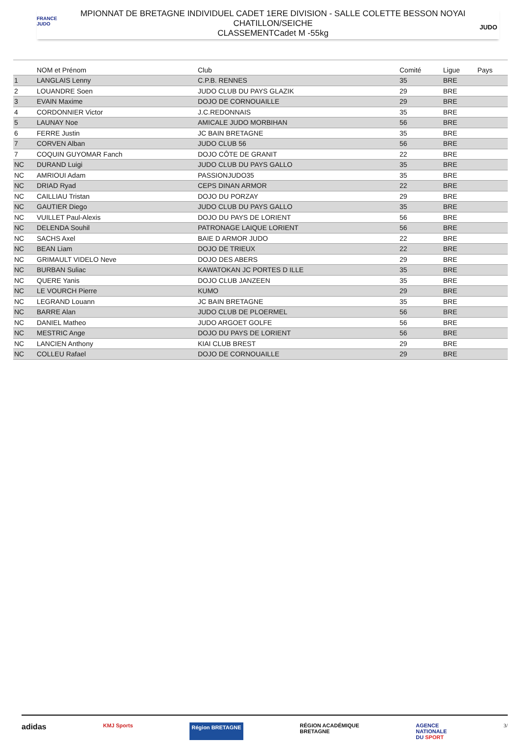FRANCE
JUDO
MPIONNAT DE BRETAGNE INDIVIDUEL CADET 1ERE DIVISION - SALLE COLETTE BESSON NOYAI
CHATILLON/SEICHE
CLASSEMENTCadet M -55kg
JUDO
| | NOM et Prénom | Club | Comité | Ligue | Pays |
| --- | --- | --- | --- | --- | --- |
| 1 | LANGLAIS Lenny | C.P.B. RENNES | 35 | BRE | |
| 2 | LOUANDRE Soen | JUDO CLUB DU PAYS GLAZIK | 29 | BRE | |
| 3 | EVAIN Maxime | DOJO DE CORNOUAILLE | 29 | BRE | |
| 4 | CORDONNIER Victor | J.C.REDONNAIS | 35 | BRE | |
| 5 | LAUNAY Noe | AMICALE JUDO MORBIHAN | 56 | BRE | |
| 6 | FERRE Justin | JC BAIN BRETAGNE | 35 | BRE | |
| 7 | CORVEN Alban | JUDO CLUB 56 | 56 | BRE | |
| 7 | COQUIN GUYOMAR Fanch | DOJO CÔTE DE GRANIT | 22 | BRE | |
| NC | DURAND Luigi | JUDO CLUB DU PAYS GALLO | 35 | BRE | |
| NC | AMRIOUI Adam | PASSIONJUDO35 | 35 | BRE | |
| NC | DRIAD Ryad | CEPS DINAN ARMOR | 22 | BRE | |
| NC | CAILLIAU Tristan | DOJO DU PORZAY | 29 | BRE | |
| NC | GAUTIER Diego | JUDO CLUB DU PAYS GALLO | 35 | BRE | |
| NC | VUILLET Paul-Alexis | DOJO DU PAYS DE LORIENT | 56 | BRE | |
| NC | DELENDA Souhil | PATRONAGE LAIQUE LORIENT | 56 | BRE | |
| NC | SACHS Axel | BAIE D ARMOR JUDO | 22 | BRE | |
| NC | BEAN Liam | DOJO DE TRIEUX | 22 | BRE | |
| NC | GRIMAULT VIDELO Neve | DOJO DES ABERS | 29 | BRE | |
| NC | BURBAN Suliac | KAWATOKAN JC PORTES D ILLE | 35 | BRE | |
| NC | QUERE Yanis | DOJO CLUB JANZEEN | 35 | BRE | |
| NC | LE VOURCH Pierre | KUMO | 29 | BRE | |
| NC | LEGRAND Louann | JC BAIN BRETAGNE | 35 | BRE | |
| NC | BARRE Alan | JUDO CLUB DE PLOERMEL | 56 | BRE | |
| NC | DANIEL Matheo | JUDO ARGOET GOLFE | 56 | BRE | |
| NC | MESTRIC Ange | DOJO DU PAYS DE LORIENT | 56 | BRE | |
| NC | LANCIEN Anthony | KIAI CLUB BREST | 29 | BRE | |
| NC | COLLEU Rafael | DOJO DE CORNOUAILLE | 29 | BRE | |
adidas KMJ Sports Région BRETAGNE RÉGION ACADÉMIQUE
BRETAGNE AGENCE
NATIONALE
DU SPORT 3/